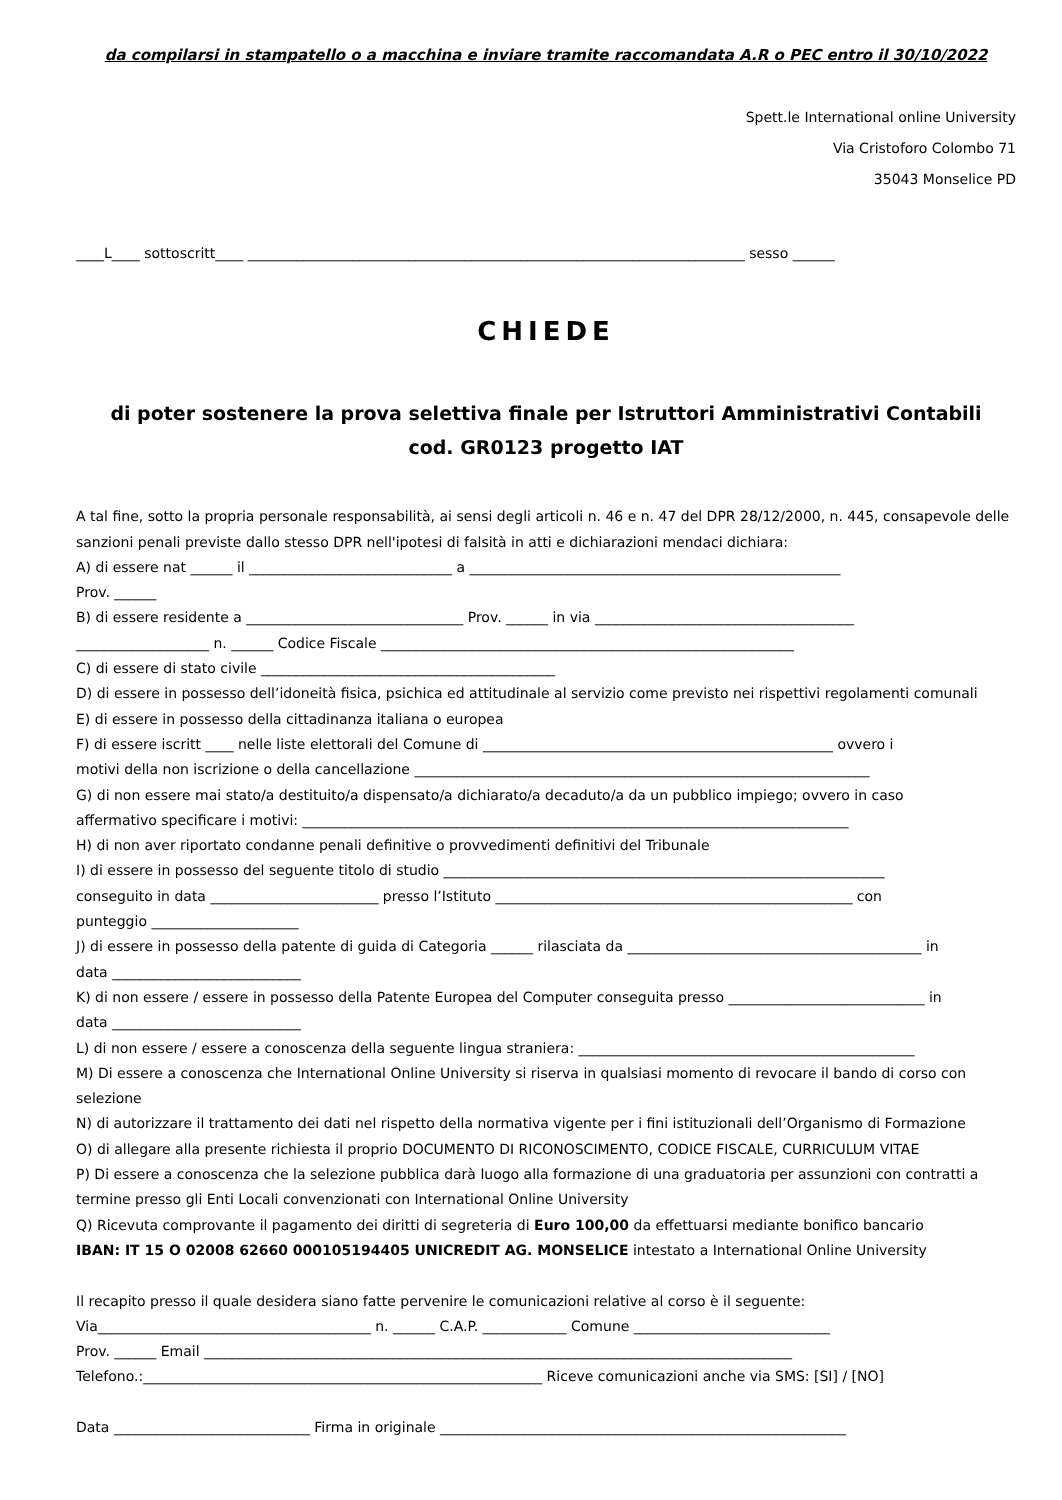da compilarsi in stampatello o a macchina e inviare tramite raccomandata A.R o PEC entro il 30/10/2022
Spett.le International online University
Via Cristoforo Colombo 71
35043 Monselice PD
____L____ sottoscritt____ _______________________________________________________________________ sesso ______
CHIEDE
di poter sostenere la prova selettiva finale per Istruttori Amministrativi Contabili
cod. GR0123 progetto IAT
A tal fine, sotto la propria personale responsabilità, ai sensi degli articoli n. 46 e n. 47 del DPR 28/12/2000, n. 445, consapevole delle sanzioni penali previste dallo stesso DPR nell'ipotesi di falsità in atti e dichiarazioni mendaci dichiara:
A) di essere nat ______ il _____________________________ a _____________________________________________________
Prov. ______
B) di essere residente a _______________________________ Prov. ______ in via _____________________________________
___________________ n. ______ Codice Fiscale ___________________________________________________________
C) di essere di stato civile __________________________________________
D) di essere in possesso dell’idoneità fisica, psichica ed attitudinale al servizio come previsto nei rispettivi regolamenti comunali
E) di essere in possesso della cittadinanza italiana o europea
F) di essere iscritt ____ nelle liste elettorali del Comune di __________________________________________________ ovvero i
motivi della non iscrizione o della cancellazione _________________________________________________________________
G) di non essere mai stato/a destituito/a dispensato/a dichiarato/a decaduto/a da un pubblico impiego; ovvero in caso
affermativo specificare i motivi: ______________________________________________________________________________
H) di non aver riportato condanne penali definitive o provvedimenti definitivi del Tribunale
I) di essere in possesso del seguente titolo di studio _______________________________________________________________
conseguito in data ________________________ presso l’Istituto ___________________________________________________ con
punteggio _____________________
J) di essere in possesso della patente di guida di Categoria ______ rilasciata da __________________________________________ in
data ___________________________
K) di non essere / essere in possesso della Patente Europea del Computer conseguita presso ____________________________ in
data ___________________________
L) di non essere / essere a conoscenza della seguente lingua straniera: ________________________________________________
M) Di essere a conoscenza che International Online University si riserva in qualsiasi momento di revocare il bando di corso con
selezione
N) di autorizzare il trattamento dei dati nel rispetto della normativa vigente per i fini istituzionali dell’Organismo di Formazione
O) di allegare alla presente richiesta il proprio DOCUMENTO DI RICONOSCIMENTO, CODICE FISCALE, CURRICULUM VITAE
P) Di essere a conoscenza che la selezione pubblica darà luogo alla formazione di una graduatoria per assunzioni con contratti a
termine presso gli Enti Locali convenzionati con International Online University
Q) Ricevuta comprovante il pagamento dei diritti di segreteria di Euro 100,00 da effettuarsi mediante bonifico bancario
IBAN: IT 15 O 02008 62660 000105194405 UNICREDIT AG. MONSELICE intestato a International Online University
Il recapito presso il quale desidera siano fatte pervenire le comunicazioni relative al corso è il seguente:
Via_______________________________________ n. ______ C.A.P. ____________ Comune ____________________________
Prov. ______ Email ____________________________________________________________________________________
Telefono.:_________________________________________________________ Riceve comunicazioni anche via SMS: [SI] / [NO]
Data ____________________________ Firma in originale __________________________________________________________